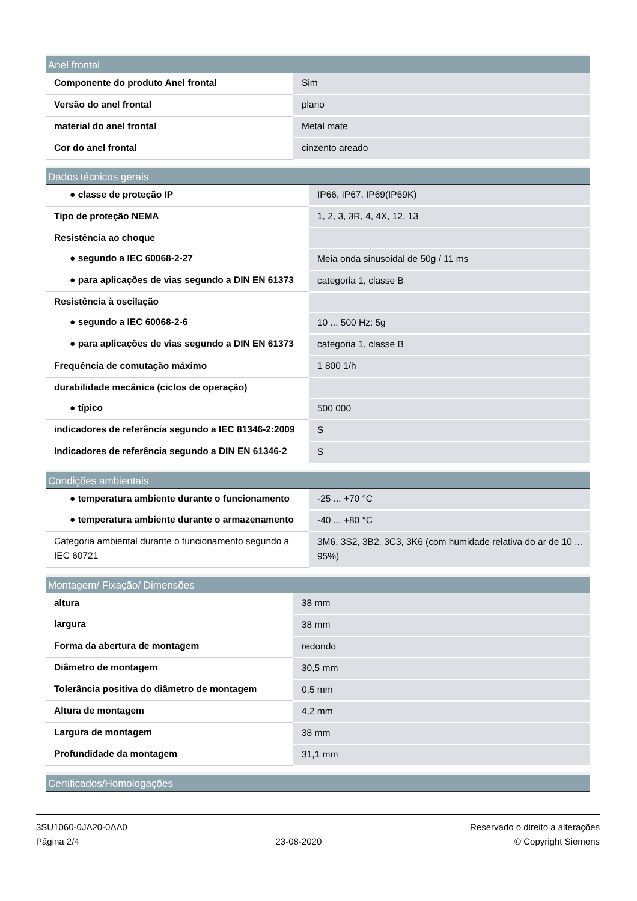| Anel frontal | |
| --- | --- |
| Componente do produto Anel frontal | Sim |
| Versão do anel frontal | plano |
| material do anel frontal | Metal mate |
| Cor do anel frontal | cinzento areado |
| Dados técnicos gerais | |
| --- | --- |
| ● classe de proteção IP | IP66, IP67, IP69(IP69K) |
| Tipo de proteção NEMA | 1, 2, 3, 3R, 4, 4X, 12, 13 |
| Resistência ao choque | |
| ● segundo a IEC 60068-2-27 | Meia onda sinusoidal de 50g / 11 ms |
| ● para aplicações de vias segundo a DIN EN 61373 | categoria 1, classe B |
| Resistência à oscilação | |
| ● segundo a IEC 60068-2-6 | 10 ... 500 Hz: 5g |
| ● para aplicações de vias segundo a DIN EN 61373 | categoria 1, classe B |
| Frequência de comutação máximo | 1 800 1/h |
| durabilidade mecânica (ciclos de operação) | |
| ● típico | 500 000 |
| indicadores de referência segundo a IEC 81346-2:2009 | S |
| Indicadores de referência segundo a DIN EN 61346-2 | S |
| Condições ambientais | |
| --- | --- |
| ● temperatura ambiente durante o funcionamento | -25 ... +70 °C |
| ● temperatura ambiente durante o armazenamento | -40 ... +80 °C |
| Categoria ambiental durante o funcionamento segundo a IEC 60721 | 3M6, 3S2, 3B2, 3C3, 3K6 (com humidade relativa do ar de 10 ... 95%) |
| Montagem/ Fixação/ Dimensões | |
| --- | --- |
| altura | 38 mm |
| largura | 38 mm |
| Forma da abertura de montagem | redondo |
| Diâmetro de montagem | 30,5 mm |
| Tolerância positiva do diâmetro de montagem | 0,5 mm |
| Altura de montagem | 4,2 mm |
| Largura de montagem | 38 mm |
| Profundidade da montagem | 31,1 mm |
| Certificados/Homologações |
| --- |
3SU1060-0JA20-0AA0
Página 2/4
23-08-2020
Reservado o direito a alterações
© Copyright Siemens